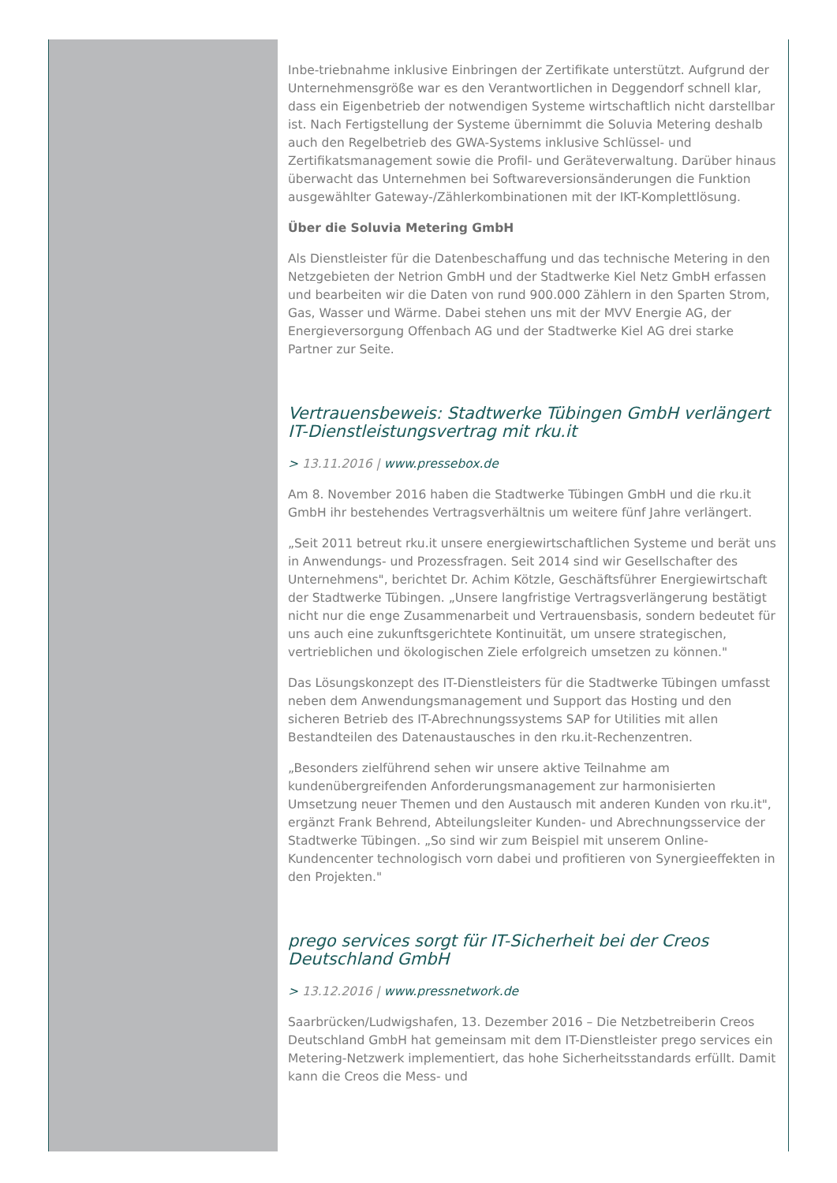Inbe-triebnahme inklusive Einbringen der Zertifikate unterstützt. Aufgrund der Unternehmensgröße war es den Verantwortlichen in Deggendorf schnell klar, dass ein Eigenbetrieb der notwendigen Systeme wirtschaftlich nicht darstellbar ist. Nach Fertigstellung der Systeme übernimmt die Soluvia Metering deshalb auch den Regelbetrieb des GWA-Systems inklusive Schlüssel- und Zertifikatsmanagement sowie die Profil- und Geräteverwaltung. Darüber hinaus überwacht das Unternehmen bei Softwareversionsänderungen die Funktion ausgewählter Gateway-/Zählerkombinationen mit der IKT-Komplettlösung.
Über die Soluvia Metering GmbH
Als Dienstleister für die Datenbeschaffung und das technische Metering in den Netzgebieten der Netrion GmbH und der Stadtwerke Kiel Netz GmbH erfassen und bearbeiten wir die Daten von rund 900.000 Zählern in den Sparten Strom, Gas, Wasser und Wärme. Dabei stehen uns mit der MVV Energie AG, der Energieversorgung Offenbach AG und der Stadtwerke Kiel AG drei starke Partner zur Seite.
Vertrauensbeweis: Stadtwerke Tübingen GmbH verlängert IT-Dienstleistungsvertrag mit rku.it
> 13.11.2016 | www.pressebox.de
Am 8. November 2016 haben die Stadtwerke Tübingen GmbH und die rku.it GmbH ihr bestehendes Vertragsverhältnis um weitere fünf Jahre verlängert.
„Seit 2011 betreut rku.it unsere energiewirtschaftlichen Systeme und berät uns in Anwendungs- und Prozessfragen. Seit 2014 sind wir Gesellschafter des Unternehmens", berichtet Dr. Achim Kötzle, Geschäftsführer Energiewirtschaft der Stadtwerke Tübingen. „Unsere langfristige Vertragsverlängerung bestätigt nicht nur die enge Zusammenarbeit und Vertrauensbasis, sondern bedeutet für uns auch eine zukunftsgerichtete Kontinuität, um unsere strategischen, vertrieblichen und ökologischen Ziele erfolgreich umsetzen zu können."
Das Lösungskonzept des IT-Dienstleisters für die Stadtwerke Tübingen umfasst neben dem Anwendungsmanagement und Support das Hosting und den sicheren Betrieb des IT-Abrechnungssystems SAP for Utilities mit allen Bestandteilen des Datenaustausches in den rku.it-Rechenzentren.
„Besonders zielführend sehen wir unsere aktive Teilnahme am kundenübergreifenden Anforderungsmanagement zur harmonisierten Umsetzung neuer Themen und den Austausch mit anderen Kunden von rku.it", ergänzt Frank Behrend, Abteilungsleiter Kunden- und Abrechnungsservice der Stadtwerke Tübingen. „So sind wir zum Beispiel mit unserem Online-Kundencenter technologisch vorn dabei und profitieren von Synergieeffekten in den Projekten."
prego services sorgt für IT-Sicherheit bei der Creos Deutschland GmbH
> 13.12.2016 | www.pressnetwork.de
Saarbrücken/Ludwigshafen, 13. Dezember 2016 – Die Netzbetreiberin Creos Deutschland GmbH hat gemeinsam mit dem IT-Dienstleister prego services ein Metering-Netzwerk implementiert, das hohe Sicherheitsstandards erfüllt. Damit kann die Creos die Mess- und